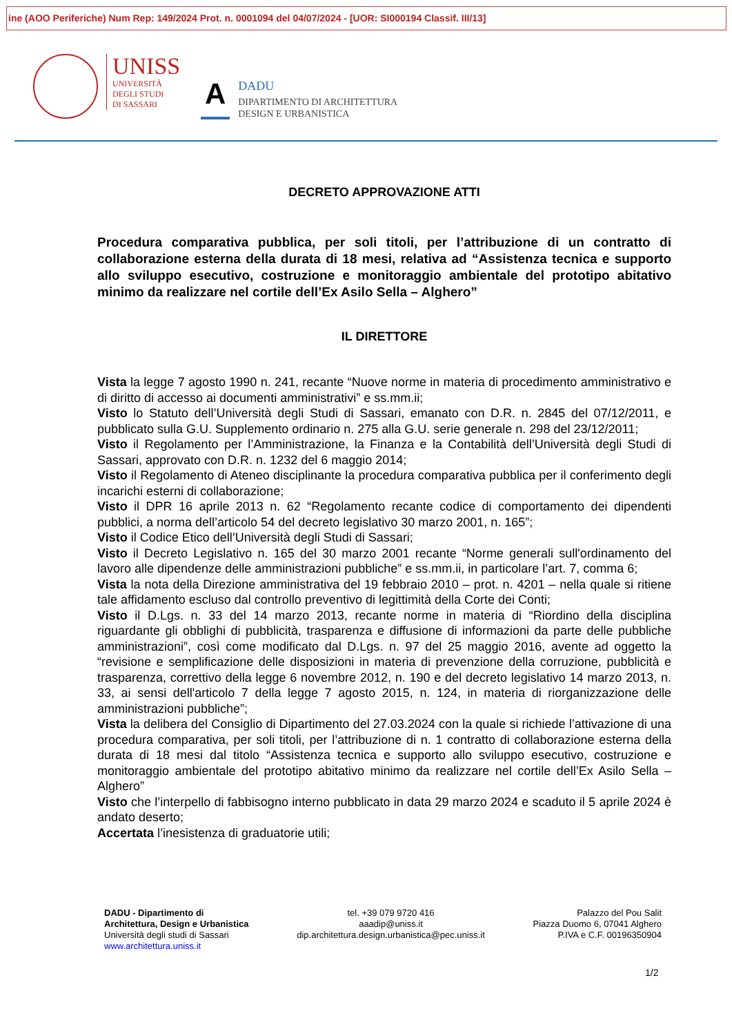ine (AOO Periferiche) Num Rep: 149/2024 Prot. n. 0001094 del 04/07/2024 - [UOR: SI000194 Classif. III/13]
UNISS
UNIVERSITÀ
DEGLI STUDI
DI SASSARI
A
DADU
DIPARTIMENTO DI ARCHITETTURA
DESIGN E URBANISTICA
DECRETO APPROVAZIONE ATTI
Procedura comparativa pubblica, per soli titoli, per l’attribuzione di un contratto di collaborazione esterna della durata di 18 mesi, relativa ad “Assistenza tecnica e supporto allo sviluppo esecutivo, costruzione e monitoraggio ambientale del prototipo abitativo minimo da realizzare nel cortile dell’Ex Asilo Sella – Alghero”
IL DIRETTORE
Vista la legge 7 agosto 1990 n. 241, recante “Nuove norme in materia di procedimento amministrativo e di diritto di accesso ai documenti amministrativi” e ss.mm.ii;
Visto lo Statuto dell’Università degli Studi di Sassari, emanato con D.R. n. 2845 del 07/12/2011, e pubblicato sulla G.U. Supplemento ordinario n. 275 alla G.U. serie generale n. 298 del 23/12/2011;
Visto il Regolamento per l’Amministrazione, la Finanza e la Contabilità dell’Università degli Studi di Sassari, approvato con D.R. n. 1232 del 6 maggio 2014;
Visto il Regolamento di Ateneo disciplinante la procedura comparativa pubblica per il conferimento degli incarichi esterni di collaborazione;
Visto il DPR 16 aprile 2013 n. 62 “Regolamento recante codice di comportamento dei dipendenti pubblici, a norma dell’articolo 54 del decreto legislativo 30 marzo 2001, n. 165”;
Visto il Codice Etico dell’Università degli Studi di Sassari;
Visto il Decreto Legislativo n. 165 del 30 marzo 2001 recante “Norme generali sull'ordinamento del lavoro alle dipendenze delle amministrazioni pubbliche” e ss.mm.ii, in particolare l’art. 7, comma 6;
Vista la nota della Direzione amministrativa del 19 febbraio 2010 – prot. n. 4201 – nella quale si ritiene tale affidamento escluso dal controllo preventivo di legittimità della Corte dei Conti;
Visto il D.Lgs. n. 33 del 14 marzo 2013, recante norme in materia di “Riordino della disciplina riguardante gli obblighi di pubblicità, trasparenza e diffusione di informazioni da parte delle pubbliche amministrazioni”, così come modificato dal D.Lgs. n. 97 del 25 maggio 2016, avente ad oggetto la “revisione e semplificazione delle disposizioni in materia di prevenzione della corruzione, pubblicità e trasparenza, correttivo della legge 6 novembre 2012, n. 190 e del decreto legislativo 14 marzo 2013, n. 33, ai sensi dell'articolo 7 della legge 7 agosto 2015, n. 124, in materia di riorganizzazione delle amministrazioni pubbliche”;
Vista la delibera del Consiglio di Dipartimento del 27.03.2024 con la quale si richiede l’attivazione di una procedura comparativa, per soli titoli, per l’attribuzione di n. 1 contratto di collaborazione esterna della durata di 18 mesi dal titolo “Assistenza tecnica e supporto allo sviluppo esecutivo, costruzione e monitoraggio ambientale del prototipo abitativo minimo da realizzare nel cortile dell’Ex Asilo Sella – Alghero”
Visto che l’interpello di fabbisogno interno pubblicato in data 29 marzo 2024 e scaduto il 5 aprile 2024 è andato deserto;
Accertata l’inesistenza di graduatorie utili;
DADU - Dipartimento di
Architettura, Design e Urbanistica
Università degli studi di Sassari
www.architettura.uniss.it
tel. +39 079 9720 416
aaadip@uniss.it
dip.architettura.design.urbanistica@pec.uniss.it
Palazzo del Pou Salit
Piazza Duomo 6, 07041 Alghero
P.IVA e C.F. 00196350904
1/2